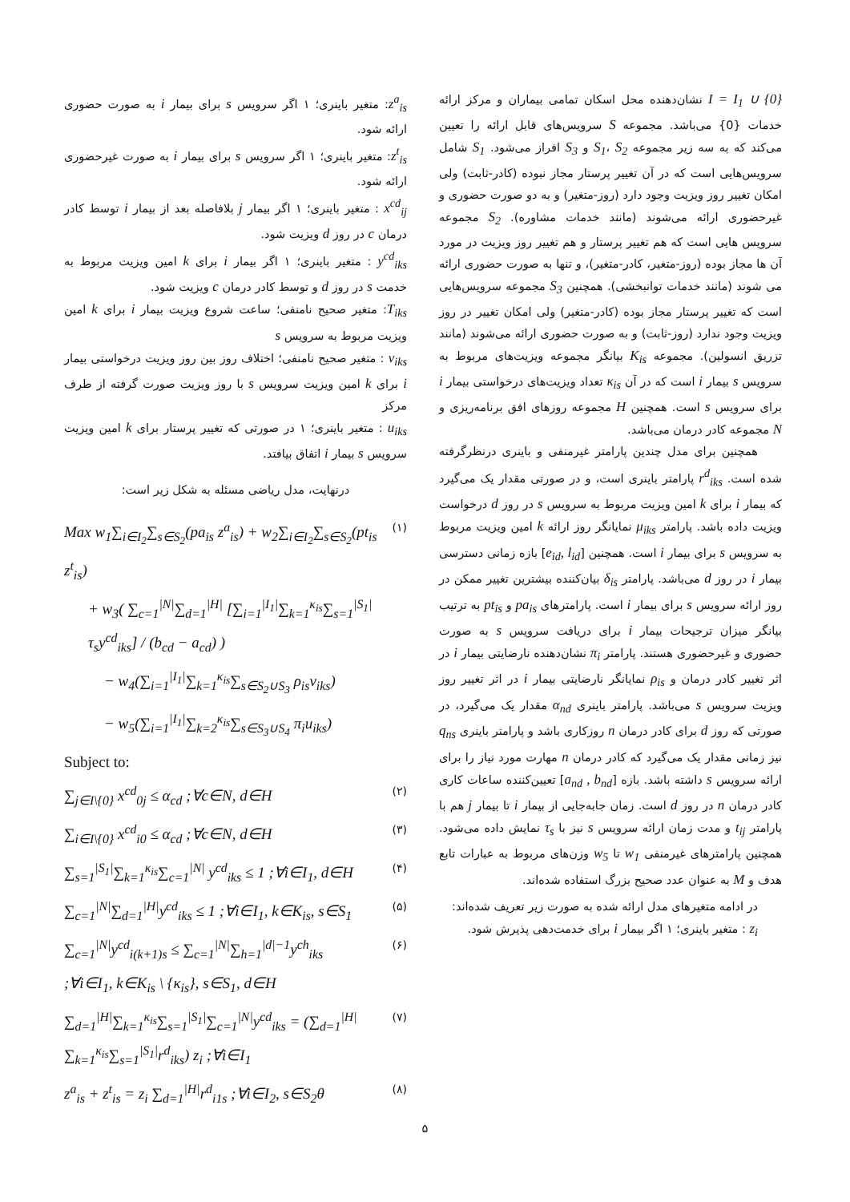I = I<sub>1</sub> ∪ {0} نشان‌دهنده محل اسکان تمامی بیماران و مرکز ارائه خدمات {0} می‌باشد. مجموعه S سرویس‌های قابل ارائه را تعیین می‌کند که به سه زیر مجموعه S<sub>1</sub>، S<sub>2</sub> و S<sub>3</sub> افراز می‌شود. S<sub>1</sub> شامل سرویس‌هایی است که در آن تغییر پرستار مجاز نبوده (کادر-ثابت) ولی امکان تغییر روز ویزیت وجود دارد (روز-متغیر) و به دو صورت حضوری و غیرحضوری ارائه می‌شوند (مانند خدمات مشاوره). S<sub>2</sub> مجموعه سرویس هایی است که هم تغییر پرستار و هم تغییر روز ویزیت در مورد آن ها مجاز بوده (روز-متغیر، کادر-متغیر)، و تنها به صورت حضوری ارائه می شوند (مانند خدمات توانبخشی). همچنین S<sub>3</sub> مجموعه سرویس‌هایی است که تغییر پرستار مجاز بوده (کادر-متغیر) ولی امکان تغییر در روز ویزیت وجود ندارد (روز-ثابت) و به صورت حضوری ارائه می‌شوند (مانند تزریق انسولین). مجموعه K<sub>is</sub> بیانگر مجموعه ویزیت‌های مربوط به سرویس s بیمار i است که در آن κ<sub>is</sub> تعداد ویزیت‌های درخواستی بیمار i برای سرویس s است. همچنین H مجموعه روزهای افق برنامه‌ریزی و N مجموعه کادر درمان می‌باشد.
همچنین برای مدل چندین پارامتر غیرمنفی و باینری درنظرگرفته شده است. r<sup>d</sup><sub>iks</sub> پارامتر باینری است، و در صورتی مقدار یک می‌گیرد که بیمار i برای k امین ویزیت مربوط به سرویس s در روز d درخواست ویزیت داده باشد. پارامتر μ<sub>iks</sub> نمایانگر روز ارائه k امین ویزیت مربوط به سرویس s برای بیمار i است. همچنین [e<sub>id</sub>, l<sub>id</sub>] بازه زمانی دسترسی بیمار i در روز d می‌باشد. پارامتر δ<sub>is</sub> بیان‌کننده بیشترین تغییر ممکن در روز ارائه سرویس s برای بیمار i است. پارامترهای pa<sub>is</sub> و pt<sub>is</sub> به ترتیب بیانگر میزان ترجیحات بیمار i برای دریافت سرویس s به صورت حضوری و غیرحضوری هستند. پارامتر π<sub>i</sub> نشان‌دهنده نارضایتی بیمار i در اثر تغییر کادر درمان و ρ<sub>is</sub> نمایانگر نارضایتی بیمار i در اثر تغییر روز ویزیت سرویس s می‌باشد. پارامتر باینری α<sub>nd</sub> مقدار یک می‌گیرد، در صورتی که روز d برای کادر درمان n روزکاری باشد و پارامتر باینری q<sub>ns</sub> نیز زمانی مقدار یک می‌گیرد که کادر درمان n مهارت مورد نیاز را برای ارائه سرویس s داشته باشد. بازه [a<sub>nd</sub> , b<sub>nd</sub>] تعیین‌کننده ساعات کاری کادر درمان n در روز d است. زمان جابه‌جایی از بیمار i تا بیمار j هم با پارامتر t<sub>ij</sub> و مدت زمان ارائه سرویس s نیز با τ<sub>s</sub> نمایش داده می‌شود. همچنین پارامترهای غیرمنفی w<sub>1</sub> تا w<sub>5</sub> وزن‌های مربوط به عبارات تابع هدف و M به عنوان عدد صحیح بزرگ استفاده شده‌اند.
در ادامه متغیرهای مدل ارائه شده به صورت زیر تعریف شده‌اند:
z<sub>i</sub> : متغیر باینری؛ ۱ اگر بیمار i برای خدمت‌دهی پذیرش شود.
z<sup>a</sup><sub>is</sub>: متغیر باینری؛ ۱ اگر سرویس s برای بیمار i به صورت حضوری ارائه شود.
z<sup>t</sup><sub>is</sub>: متغیر باینری؛ ۱ اگر سرویس s برای بیمار i به صورت غیرحضوری ارائه شود.
x<sup>cd</sup><sub>ij</sub> : متغیر باینری؛ ۱ اگر بیمار j بلافاصله بعد از بیمار i توسط کادر درمان c در روز d ویزیت شود.
y<sup>cd</sup><sub>iks</sub> : متغیر باینری؛ ۱ اگر بیمار i برای k امین ویزیت مربوط به خدمت s در روز d و توسط کادر درمان c ویزیت شود.
T<sub>iks</sub>: متغیر صحیح نامنفی؛ ساعت شروع ویزیت بیمار i برای k امین ویزیت مربوط به سرویس s
v<sub>iks</sub> : متغیر صحیح نامنفی؛ اختلاف روز بین روز ویزیت درخواستی بیمار i برای k امین ویزیت سرویس s با روز ویزیت صورت گرفته از طرف مرکز
u<sub>iks</sub> : متغیر باینری؛ ۱ در صورتی که تغییر پرستار برای k امین ویزیت سرویس s بیمار i اتفاق بیافتد.
درنهایت، مدل ریاضی مسئله به شکل زیر است:
Max w<sub>1</sub>∑<sub>i∈I<sub>2</sub></sub>∑<sub>s∈S<sub>2</sub></sub>(pa<sub>is</sub> z<sup>a</sup><sub>is</sub>) + w<sub>2</sub>∑<sub>i∈I<sub>2</sub></sub>∑<sub>s∈S<sub>2</sub></sub>(pt<sub>is</sub> z<sup>t</sup><sub>is</sub>) (۱)
+ w<sub>3</sub>( ∑<sub>c=1</sub><sup>|N|</sup>∑<sub>d=1</sub><sup>|H|</sup> [∑<sub>i=1</sub><sup>|I<sub>1</sub>|</sup>∑<sub>k=1</sub><sup>κ<sub>is</sub></sup>∑<sub>s=1</sub><sup>|S<sub>1</sub>|</sup>τ<sub>s</sub>y<sup>cd</sup><sub>iks</sub>] / (b<sub>cd</sub> − a<sub>cd</sub>) )
− w<sub>4</sub>(∑<sub>i=1</sub><sup>|I<sub>1</sub>|</sup>∑<sub>k=1</sub><sup>κ<sub>is</sub></sup>∑<sub>s∈S<sub>2</sub>∪S<sub>3</sub></sub> ρ<sub>is</sub>v<sub>iks</sub>)
− w<sub>5</sub>(∑<sub>i=1</sub><sup>|I<sub>1</sub>|</sup>∑<sub>k=2</sub><sup>κ<sub>is</sub></sup>∑<sub>s∈S<sub>3</sub>∪S<sub>4</sub></sub> π<sub>i</sub>u<sub>iks</sub>)
Subject to:
∑<sub>j∈I\{0}</sub> x<sup>cd</sup><sub>0j</sub> ≤ α<sub>cd</sub> ;∀c∈N, d∈H (۲)
∑<sub>i∈I\{0}</sub> x<sup>cd</sup><sub>i0</sub> ≤ α<sub>cd</sub> ;∀c∈N, d∈H (۳)
∑<sub>s=1</sub><sup>|S<sub>1</sub>|</sup>∑<sub>k=1</sub><sup>κ<sub>is</sub></sup>∑<sub>c=1</sub><sup>|N|</sup> y<sup>cd</sup><sub>iks</sub> ≤ 1 ;∀i∈I<sub>1</sub>, d∈H (۴)
∑<sub>c=1</sub><sup>|N|</sup>∑<sub>d=1</sub><sup>|H|</sup>y<sup>cd</sup><sub>iks</sub> ≤ 1 ;∀i∈I<sub>1</sub>, k∈K<sub>is</sub>, s∈S<sub>1</sub> (۵)
∑<sub>c=1</sub><sup>|N|</sup>y<sup>cd</sup><sub>i(k+1)s</sub> ≤ ∑<sub>c=1</sub><sup>|N|</sup>∑<sub>h=1</sub><sup>|d|−1</sup>y<sup>ch</sup><sub>iks</sub> (۶)
;∀i∈I<sub>1</sub>, k∈K<sub>is</sub> \ {κ<sub>is</sub>}, s∈S<sub>1</sub>, d∈H
∑<sub>d=1</sub><sup>|H|</sup>∑<sub>k=1</sub><sup>κ<sub>is</sub></sup>∑<sub>s=1</sub><sup>|S<sub>1</sub>|</sup>∑<sub>c=1</sub><sup>|N|</sup>y<sup>cd</sup><sub>iks</sub> = (∑<sub>d=1</sub><sup>|H|</sup>∑<sub>k=1</sub><sup>κ<sub>is</sub></sup>∑<sub>s=1</sub><sup>|S<sub>1</sub>|</sup>r<sup>d</sup><sub>iks</sub>) z<sub>i</sub> ;∀i∈I<sub>1</sub> (۷)
z<sup>a</sup><sub>is</sub> + z<sup>t</sup><sub>is</sub> = z<sub>i</sub> ∑<sub>d=1</sub><sup>|H|</sup>r<sup>d</sup><sub>i1s</sub> ;∀i∈I<sub>2</sub>, s∈S<sub>2</sub>θ (۸)
۵